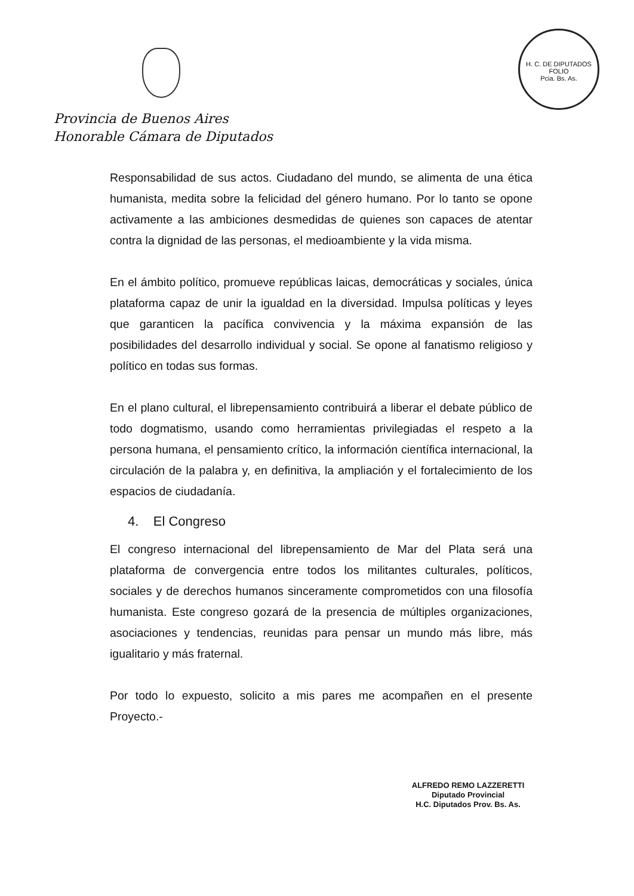H. C. DE DIPUTADOS
FOLIO
Pcia. Bs. As.
Provincia de Buenos Aires
Honorable Cámara de Diputados
Responsabilidad de sus actos. Ciudadano del mundo, se alimenta de una ética humanista, medita sobre la felicidad del género humano. Por lo tanto se opone activamente a las ambiciones desmedidas de quienes son capaces de atentar contra la dignidad de las personas, el medioambiente y la vida misma.
En el ámbito político, promueve repúblicas laicas, democráticas y sociales, única plataforma capaz de unir la igualdad en la diversidad. Impulsa políticas y leyes que garanticen la pacífica convivencia y la máxima expansión de las posibilidades del desarrollo individual y social. Se opone al fanatismo religioso y político en todas sus formas.
En el plano cultural, el librepensamiento contribuirá a liberar el debate público de todo dogmatismo, usando como herramientas privilegiadas el respeto a la persona humana, el pensamiento crítico, la información científica internacional, la circulación de la palabra y, en definitiva, la ampliación y el fortalecimiento de los espacios de ciudadanía.
4. El Congreso
El congreso internacional del librepensamiento de Mar del Plata será una plataforma de convergencia entre todos los militantes culturales, políticos, sociales y de derechos humanos sinceramente comprometidos con una filosofía humanista. Este congreso gozará de la presencia de múltiples organizaciones, asociaciones y tendencias, reunidas para pensar un mundo más libre, más igualitario y más fraternal.
Por todo lo expuesto, solicito a mis pares me acompañen en el presente Proyecto.-
ALFREDO REMO LAZZERETTI
Diputado Provincial
H.C. Diputados Prov. Bs. As.